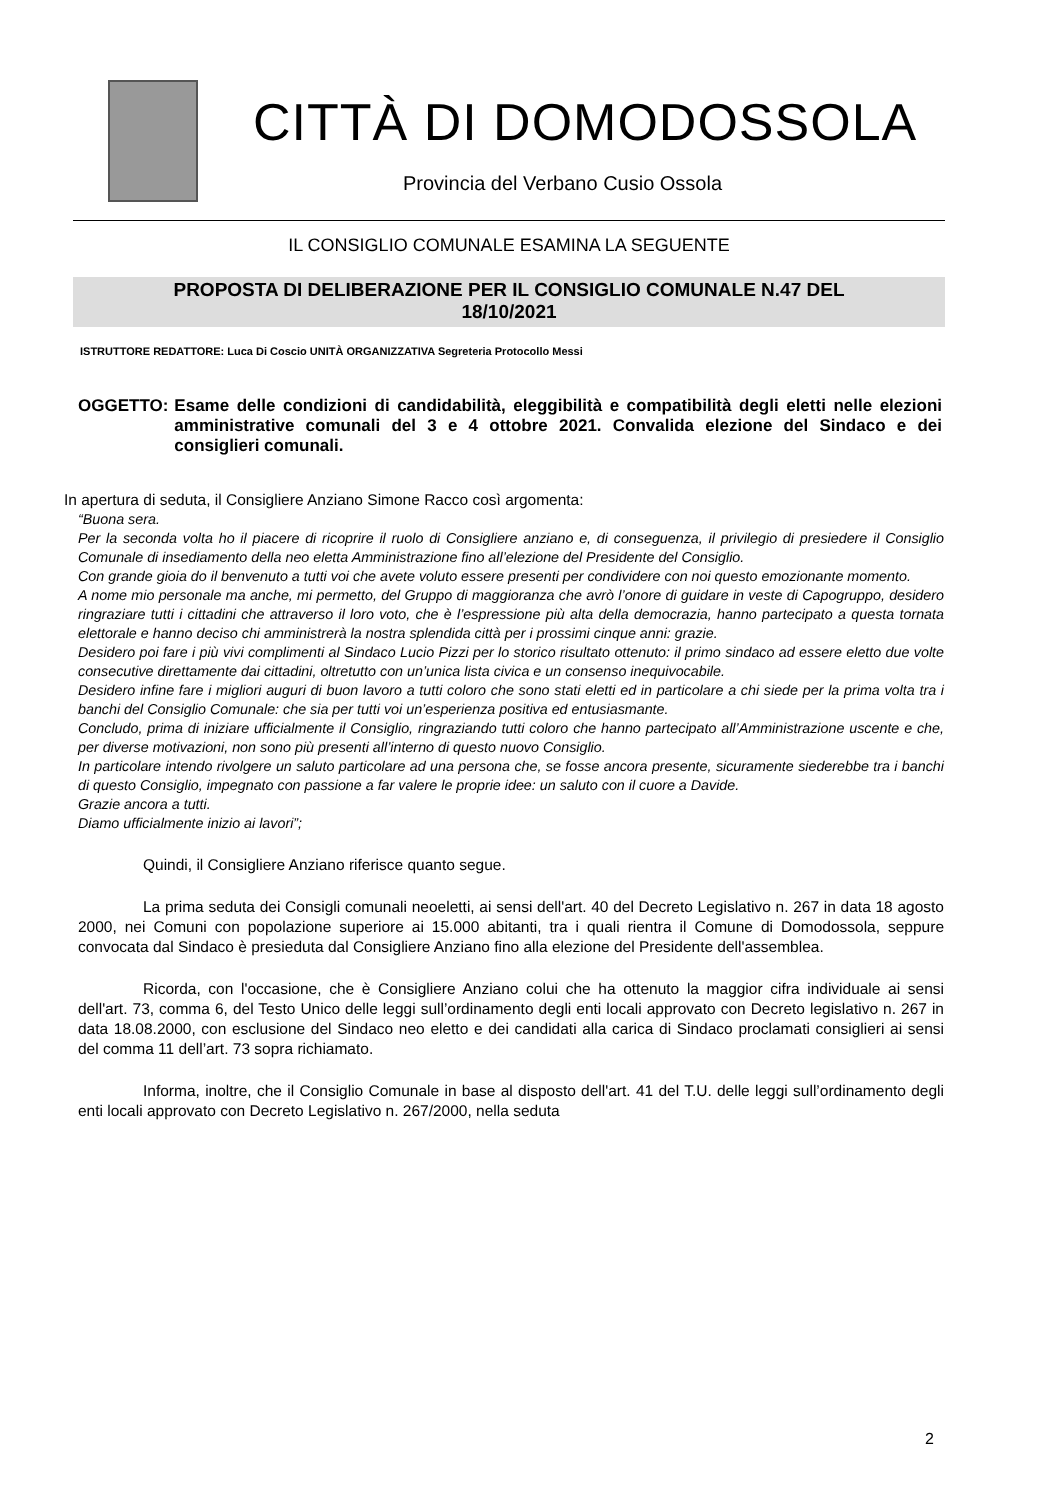CITTÀ DI DOMODOSSOLA
Provincia del Verbano Cusio Ossola
IL CONSIGLIO COMUNALE ESAMINA LA SEGUENTE
PROPOSTA DI DELIBERAZIONE PER IL CONSIGLIO COMUNALE N.47 DEL
18/10/2021
ISTRUTTORE REDATTORE: Luca Di Coscio UNITÀ ORGANIZZATIVA Segreteria Protocollo Messi
OGGETTO: Esame delle condizioni di candidabilità, eleggibilità e compatibilità degli eletti nelle elezioni amministrative comunali del 3 e 4 ottobre 2021. Convalida elezione del Sindaco e dei consiglieri comunali.
In apertura di seduta, il Consigliere Anziano Simone Racco così argomenta:
“Buona sera.
Per la seconda volta ho il piacere di ricoprire il ruolo di Consigliere anziano e, di conseguenza, il privilegio di presiedere il Consiglio Comunale di insediamento della neo eletta Amministrazione fino all’elezione del Presidente del Consiglio.
Con grande gioia do il benvenuto a tutti voi che avete voluto essere presenti per condividere con noi questo emozionante momento.
A nome mio personale ma anche, mi permetto, del Gruppo di maggioranza che avrò l’onore di guidare in veste di Capogruppo, desidero ringraziare tutti i cittadini che attraverso il loro voto, che è l’espressione più alta della democrazia, hanno partecipato a questa tornata elettorale e hanno deciso chi amministrerà la nostra splendida città per i prossimi cinque anni: grazie.
Desidero poi fare i più vivi complimenti al Sindaco Lucio Pizzi per lo storico risultato ottenuto: il primo sindaco ad essere eletto due volte consecutive direttamente dai cittadini, oltretutto con un’unica lista civica e un consenso inequivocabile.
Desidero infine fare i migliori auguri di buon lavoro a tutti coloro che sono stati eletti ed in particolare a chi siede per la prima volta tra i banchi del Consiglio Comunale: che sia per tutti voi un’esperienza positiva ed entusiasmante.
Concludo, prima di iniziare ufficialmente il Consiglio, ringraziando tutti coloro che hanno partecipato all’Amministrazione uscente e che, per diverse motivazioni, non sono più presenti all’interno di questo nuovo Consiglio.
In particolare intendo rivolgere un saluto particolare ad una persona che, se fosse ancora presente, sicuramente siederebbe tra i banchi di questo Consiglio, impegnato con passione a far valere le proprie idee: un saluto con il cuore a Davide.
Grazie ancora a tutti.
Diamo ufficialmente inizio ai lavori”;
Quindi, il Consigliere Anziano riferisce quanto segue.
La prima seduta dei Consigli comunali neoeletti, ai sensi dell'art. 40 del Decreto Legislativo n. 267 in data 18 agosto 2000, nei Comuni con popolazione superiore ai 15.000 abitanti, tra i quali rientra il Comune di Domodossola, seppure convocata dal Sindaco è presieduta dal Consigliere Anziano fino alla elezione del Presidente dell'assemblea.
Ricorda, con l'occasione, che è Consigliere Anziano colui che ha ottenuto la maggior cifra individuale ai sensi dell'art. 73, comma 6, del Testo Unico delle leggi sull’ordinamento degli enti locali approvato con Decreto legislativo n. 267 in data 18.08.2000, con esclusione del Sindaco neo eletto e dei candidati alla carica di Sindaco proclamati consiglieri ai sensi del comma 11 dell’art. 73 sopra richiamato.
Informa, inoltre, che il Consiglio Comunale in base al disposto dell'art. 41 del T.U. delle leggi sull’ordinamento degli enti locali approvato con Decreto Legislativo n. 267/2000, nella seduta
2